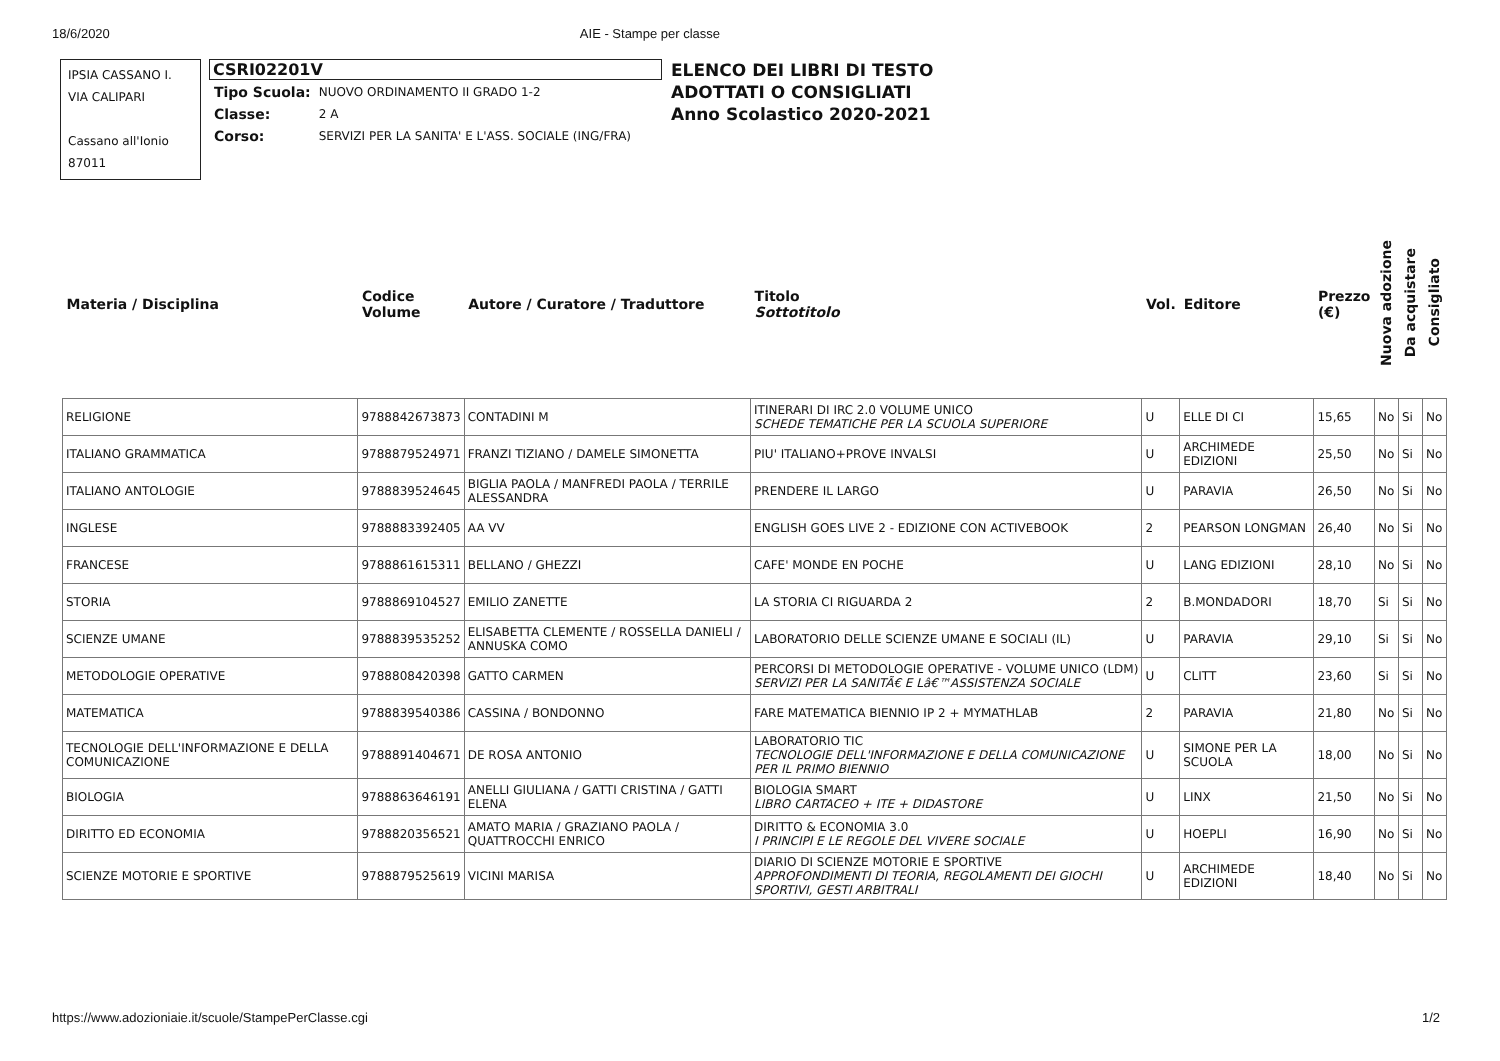18/6/2020 AIE - Stampe per classe
IPSIA CASSANO I.
VIA CALIPARI
Cassano all'Ionio
87011
CSRI02201V
| Tipo Scuola: | NUOVO ORDINAMENTO II GRADO 1-2 |
| Classe: | 2 A |
| Corso: | SERVIZI PER LA SANITA' E L'ASS. SOCIALE (ING/FRA) |
ELENCO DEI LIBRI DI TESTO
ADOTTATI O CONSIGLIATI
Anno Scolastico 2020-2021
| Materia / Disciplina | Codice Volume | Autore / Curatore / Traduttore | Titolo Sottotitolo | Vol. | Editore | Prezzo (€) | Nuova adozione | Da acquistare | Consigliato |
| --- | --- | --- | --- | --- | --- | --- | --- | --- | --- |
| RELIGIONE | 9788842673873 | CONTADINI M | ITINERARI DI IRC 2.0 VOLUME UNICO SCHEDE TEMATICHE PER LA SCUOLA SUPERIORE | U | ELLE DI CI | 15,65 | No | Si | No |
| ITALIANO GRAMMATICA | 9788879524971 | FRANZI TIZIANO / DAMELE SIMONETTA | PIU' ITALIANO+PROVE INVALSI | U | ARCHIMEDE EDIZIONI | 25,50 | No | Si | No |
| ITALIANO ANTOLOGIE | 9788839524645 | BIGLIA PAOLA / MANFREDI PAOLA / TERRILE ALESSANDRA | PRENDERE IL LARGO | U | PARAVIA | 26,50 | No | Si | No |
| INGLESE | 9788883392405 | AA VV | ENGLISH GOES LIVE 2 - EDIZIONE CON ACTIVEBOOK | 2 | PEARSON LONGMAN | 26,40 | No | Si | No |
| FRANCESE | 9788861615311 | BELLANO / GHEZZI | CAFE' MONDE EN POCHE | U | LANG EDIZIONI | 28,10 | No | Si | No |
| STORIA | 9788869104527 | EMILIO ZANETTE | LA STORIA CI RIGUARDA 2 | 2 | B.MONDADORI | 18,70 | Si | Si | No |
| SCIENZE UMANE | 9788839535252 | ELISABETTA CLEMENTE / ROSSELLA DANIELI / ANNUSKA COMO | LABORATORIO DELLE SCIENZE UMANE E SOCIALI (IL) | U | PARAVIA | 29,10 | Si | Si | No |
| METODOLOGIE OPERATIVE | 9788808420398 | GATTO CARMEN | PERCORSI DI METODOLOGIE OPERATIVE - VOLUME UNICO (LDM) SERVIZI PER LA SANITÃ€ E Lâ€™ASSISTENZA SOCIALE | U | CLITT | 23,60 | Si | Si | No |
| MATEMATICA | 9788839540386 | CASSINA / BONDONNO | FARE MATEMATICA BIENNIO IP 2 + MYMATHLAB | 2 | PARAVIA | 21,80 | No | Si | No |
| TECNOLOGIE DELL'INFORMAZIONE E DELLA COMUNICAZIONE | 9788891404671 | DE ROSA ANTONIO | LABORATORIO TIC TECNOLOGIE DELL'INFORMAZIONE E DELLA COMUNICAZIONE PER IL PRIMO BIENNIO | U | SIMONE PER LA SCUOLA | 18,00 | No | Si | No |
| BIOLOGIA | 9788863646191 | ANELLI GIULIANA / GATTI CRISTINA / GATTI ELENA | BIOLOGIA SMART LIBRO CARTACEO + ITE + DIDASTORE | U | LINX | 21,50 | No | Si | No |
| DIRITTO ED ECONOMIA | 9788820356521 | AMATO MARIA / GRAZIANO PAOLA / QUATTROCCHI ENRICO | DIRITTO & ECONOMIA 3.0 I PRINCIPI E LE REGOLE DEL VIVERE SOCIALE | U | HOEPLI | 16,90 | No | Si | No |
| SCIENZE MOTORIE E SPORTIVE | 9788879525619 | VICINI MARISA | DIARIO DI SCIENZE MOTORIE E SPORTIVE APPROFONDIMENTI DI TEORIA, REGOLAMENTI DEI GIOCHI SPORTIVI, GESTI ARBITRALI | U | ARCHIMEDE EDIZIONI | 18,40 | No | Si | No |
https://www.adozioniaie.it/scuole/StampePerClasse.cgi 1/2